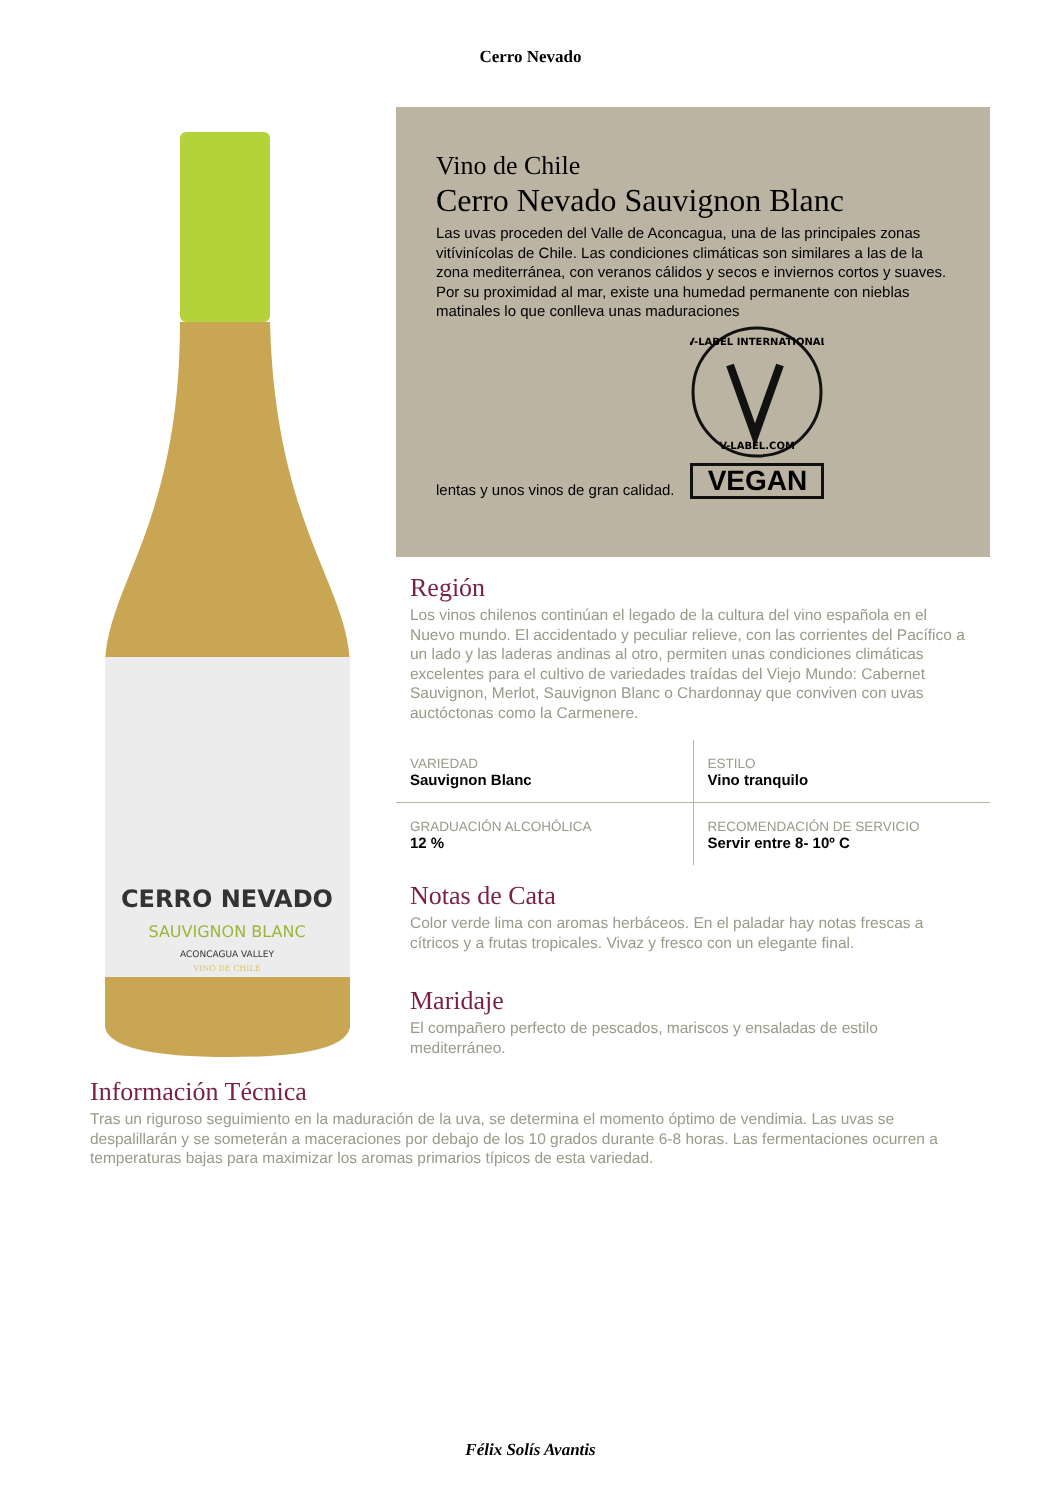Cerro Nevado
CERRO NEVADO
SAUVIGNON BLANC
ACONCAGUA VALLEY
VINO DE CHILE
Vino de Chile
Cerro Nevado Sauvignon Blanc
Las uvas proceden del Valle de Aconcagua, una de las principales zonas vitívinícolas de Chile. Las condiciones climáticas son similares a las de la zona mediterránea, con veranos cálidos y secos e inviernos cortos y suaves. Por su proximidad al mar, existe una humedad permanente con nieblas matinales lo que conlleva unas maduraciones
lentas y unos vinos de gran calidad.
V-LABEL INTERNATIONAL
V-LABEL.COM
VEGAN
Región
Los vinos chilenos continúan el legado de la cultura del vino española en el Nuevo mundo. El accidentado y peculiar relieve, con las corrientes del Pacífico a un lado y las laderas andinas al otro, permiten unas condiciones climáticas excelentes para el cultivo de variedades traídas del Viejo Mundo: Cabernet Sauvignon, Merlot, Sauvignon Blanc o Chardonnay que conviven con uvas auctóctonas como la Carmenere.
| VARIEDAD Sauvignon Blanc | ESTILO Vino tranquilo |
| GRADUACIÓN ALCOHÓLICA 12 % | RECOMENDACIÓN DE SERVICIO Servir entre 8- 10º C |
Notas de Cata
Color verde lima con aromas herbáceos. En el paladar hay notas frescas a cítricos y a frutas tropicales. Vivaz y fresco con un elegante final.
Maridaje
El compañero perfecto de pescados, mariscos y ensaladas de estilo mediterráneo.
Información Técnica
Tras un riguroso seguimiento en la maduración de la uva, se determina el momento óptimo de vendimia. Las uvas se despalillarán y se someterán a maceraciones por debajo de los 10 grados durante 6-8 horas. Las fermentaciones ocurren a temperaturas bajas para maximizar los aromas primarios típicos de esta variedad.
Félix Solís Avantis